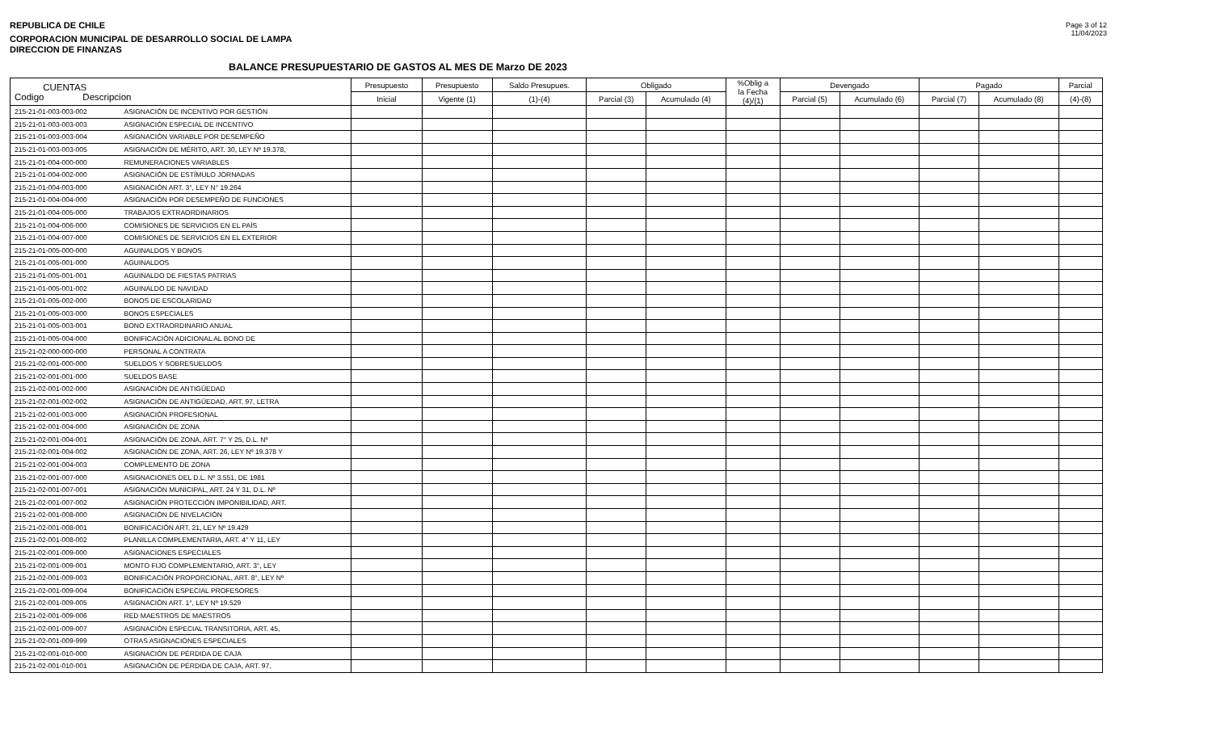REPUBLICA DE CHILE
CORPORACION MUNICIPAL DE DESARROLLO SOCIAL DE LAMPA
DIRECCION DE FINANZAS
Page 3 of 12
11/04/2023
BALANCE PRESUPUESTARIO DE GASTOS AL MES DE Marzo DE 2023
| CUENTAS Codigo Descripcion | | Presupuesto | Presupuesto | Saldo Presupues. | Obligado | | %Oblig a la Fecha (4)/(1) | Devengado | | Pagado | | Parcial |
| --- | --- | --- | --- | --- | --- | --- | --- | --- | --- | --- | --- | --- |
| | | Inicial | Vigente (1) | (1)-(4) | Parcial (3) | Acumulado (4) | | Parcial (5) | Acumulado (6) | Parcial (7) | Acumulado (8) | (4)-(8) |
| 215-21-01-003-003-002 | ASIGNACIÓN DE INCENTIVO POR GESTIÓN | | | | | | | | | | | |
| 215-21-01-003-003-003 | ASIGNACIÓN ESPECIAL DE INCENTIVO | | | | | | | | | | | |
| 215-21-01-003-003-004 | ASIGNACIÓN VARIABLE POR DESEMPEÑO | | | | | | | | | | | |
| 215-21-01-003-003-005 | ASIGNACIÓN DE MÉRITO, ART. 30, LEY Nº 19.378, | | | | | | | | | | | |
| 215-21-01-004-000-000 | REMUNERACIONES VARIABLES | | | | | | | | | | | |
| 215-21-01-004-002-000 | ASIGNACIÓN DE ESTÍMULO JORNADAS | | | | | | | | | | | |
| 215-21-01-004-003-000 | ASIGNACIÓN ART. 3°, LEY N° 19.264 | | | | | | | | | | | |
| 215-21-01-004-004-000 | ASIGNACIÓN POR DESEMPEÑO DE FUNCIONES | | | | | | | | | | | |
| 215-21-01-004-005-000 | TRABAJOS EXTRAORDINARIOS | | | | | | | | | | | |
| 215-21-01-004-006-000 | COMISIONES DE SERVICIOS EN EL PAÍS | | | | | | | | | | | |
| 215-21-01-004-007-000 | COMISIONES DE SERVICIOS EN EL EXTERIOR | | | | | | | | | | | |
| 215-21-01-005-000-000 | AGUINALDOS Y BONOS | | | | | | | | | | | |
| 215-21-01-005-001-000 | AGUINALDOS | | | | | | | | | | | |
| 215-21-01-005-001-001 | AGUINALDO DE FIESTAS PATRIAS | | | | | | | | | | | |
| 215-21-01-005-001-002 | AGUINALDO DE NAVIDAD | | | | | | | | | | | |
| 215-21-01-005-002-000 | BONOS DE ESCOLARIDAD | | | | | | | | | | | |
| 215-21-01-005-003-000 | BONOS ESPECIALES | | | | | | | | | | | |
| 215-21-01-005-003-001 | BONO EXTRAORDINARIO ANUAL | | | | | | | | | | | |
| 215-21-01-005-004-000 | BONIFICACIÓN ADICIONAL AL BONO DE | | | | | | | | | | | |
| 215-21-02-000-000-000 | PERSONAL A CONTRATA | | | | | | | | | | | |
| 215-21-02-001-000-000 | SUELDOS Y SOBRESUELDOS | | | | | | | | | | | |
| 215-21-02-001-001-000 | SUELDOS BASE | | | | | | | | | | | |
| 215-21-02-001-002-000 | ASIGNACIÓN DE ANTIGÜEDAD | | | | | | | | | | | |
| 215-21-02-001-002-002 | ASIGNACIÓN DE ANTIGÜEDAD, ART. 97, LETRA | | | | | | | | | | | |
| 215-21-02-001-003-000 | ASIGNACIÓN PROFESIONAL | | | | | | | | | | | |
| 215-21-02-001-004-000 | ASIGNACIÓN DE ZONA | | | | | | | | | | | |
| 215-21-02-001-004-001 | ASIGNACIÓN DE ZONA, ART. 7° Y 25, D.L. Nº | | | | | | | | | | | |
| 215-21-02-001-004-002 | ASIGNACIÓN DE ZONA, ART. 26, LEY Nº 19.378 Y | | | | | | | | | | | |
| 215-21-02-001-004-003 | COMPLEMENTO DE ZONA | | | | | | | | | | | |
| 215-21-02-001-007-000 | ASIGNACIONES DEL D.L. Nº 3.551, DE 1981 | | | | | | | | | | | |
| 215-21-02-001-007-001 | ASIGNACIÓN MUNICIPAL, ART. 24 Y 31, D.L. Nº | | | | | | | | | | | |
| 215-21-02-001-007-002 | ASIGNACIÓN PROTECCIÓN IMPONIBILIDAD, ART. | | | | | | | | | | | |
| 215-21-02-001-008-000 | ASIGNACIÓN DE NIVELACIÓN | | | | | | | | | | | |
| 215-21-02-001-008-001 | BONIFICACIÓN ART. 21, LEY Nº 19.429 | | | | | | | | | | | |
| 215-21-02-001-008-002 | PLANILLA COMPLEMENTARIA, ART. 4° Y 11, LEY | | | | | | | | | | | |
| 215-21-02-001-009-000 | ASIGNACIONES ESPECIALES | | | | | | | | | | | |
| 215-21-02-001-009-001 | MONTO FIJO COMPLEMENTARIO, ART. 3°, LEY | | | | | | | | | | | |
| 215-21-02-001-009-003 | BONIFICACIÓN PROPORCIONAL, ART. 8°, LEY Nº | | | | | | | | | | | |
| 215-21-02-001-009-004 | BONIFICACIÓN ESPECIAL PROFESORES | | | | | | | | | | | |
| 215-21-02-001-009-005 | ASIGNACIÓN ART. 1°, LEY Nº 19.529 | | | | | | | | | | | |
| 215-21-02-001-009-006 | RED MAESTROS DE MAESTROS | | | | | | | | | | | |
| 215-21-02-001-009-007 | ASIGNACIÓN ESPECIAL TRANSITORIA, ART. 45, | | | | | | | | | | | |
| 215-21-02-001-009-999 | OTRAS ASIGNACIONES ESPECIALES | | | | | | | | | | | |
| 215-21-02-001-010-000 | ASIGNACIÓN DE PÉRDIDA DE CAJA | | | | | | | | | | | |
| 215-21-02-001-010-001 | ASIGNACIÓN DE PÉRDIDA DE CAJA, ART. 97, | | | | | | | | | | | |